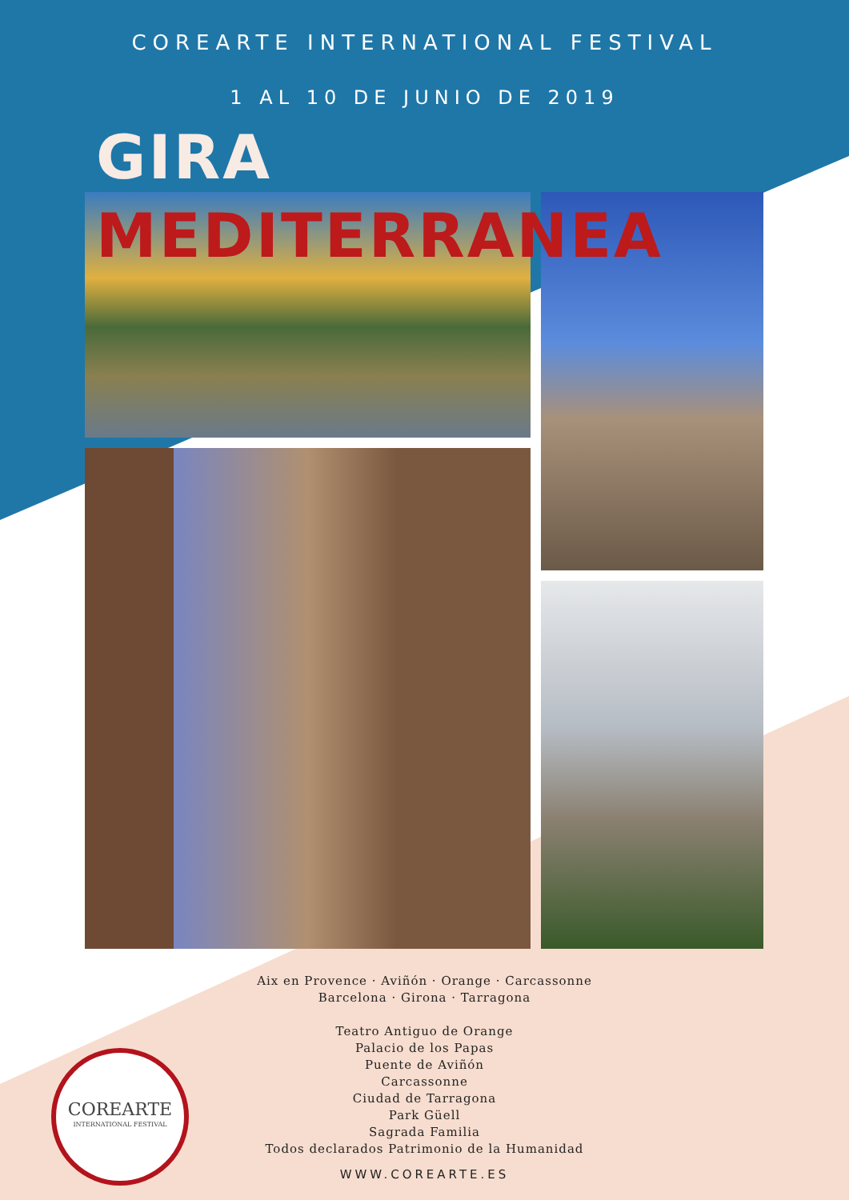COREARTE INTERNATIONAL FESTIVAL
1 AL 10 DE JUNIO DE 2019
GIRA
MEDITERRANEA
Aix en Provence · Aviñón · Orange · Carcassonne
Barcelona · Girona · Tarragona
Teatro Antiguo de Orange
Palacio de los Papas
Puente de Aviñón
Carcassonne
Ciudad de Tarragona
Park Güell
Sagrada Familia
Todos declarados Patrimonio de la Humanidad
WWW.COREARTE.ES
COREARTE
INTERNATIONAL FESTIVAL